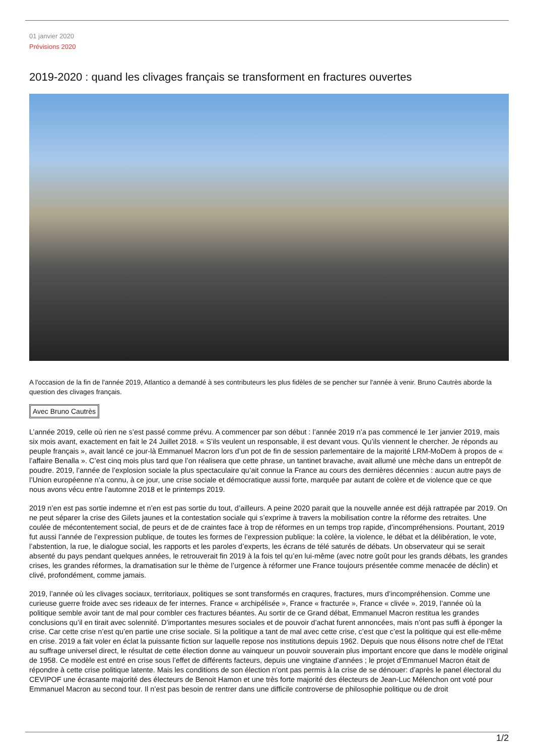01 janvier 2020
Prévisions 2020
2019-2020 : quand les clivages français se transforment en fractures ouvertes
A l'occasion de la fin de l'année 2019, Atlantico a demandé à ses contributeurs les plus fidèles de se pencher sur l'année à venir. Bruno Cautrès aborde la question des clivages français.
Avec Bruno Cautrès
L’année 2019, celle où rien ne s’est passé comme prévu. A commencer par son début : l’année 2019 n’a pas commencé le 1er janvier 2019, mais six mois avant, exactement en fait le 24 Juillet 2018. « S’ils veulent un responsable, il est devant vous. Qu’ils viennent le chercher. Je réponds au peuple français », avait lancé ce jour-là Emmanuel Macron lors d’un pot de fin de session parlementaire de la majorité LRM-MoDem à propos de « l’affaire Benalla ». C’est cinq mois plus tard que l’on réalisera que cette phrase, un tantinet bravache, avait allumé une mèche dans un entrepôt de poudre. 2019, l’année de l’explosion sociale la plus spectaculaire qu’ait connue la France au cours des dernières décennies : aucun autre pays de l’Union européenne n’a connu, à ce jour, une crise sociale et démocratique aussi forte, marquée par autant de colère et de violence que ce que nous avons vécu entre l’automne 2018 et le printemps 2019.
2019 n’en est pas sortie indemne et n’en est pas sortie du tout, d’ailleurs. A peine 2020 parait que la nouvelle année est déjà rattrapée par 2019. On ne peut séparer la crise des Gilets jaunes et la contestation sociale qui s’exprime à travers la mobilisation contre la réforme des retraites. Une coulée de mécontentement social, de peurs et de de craintes face à trop de réformes en un temps trop rapide, d’incompréhensions. Pourtant, 2019 fut aussi l’année de l’expression publique, de toutes les formes de l’expression publique: la colère, la violence, le débat et la délibération, le vote, l’abstention, la rue, le dialogue social, les rapports et les paroles d’experts, les écrans de télé saturés de débats. Un observateur qui se serait absenté du pays pendant quelques années, le retrouverait fin 2019 à la fois tel qu’en lui-même (avec notre goût pour les grands débats, les grandes crises, les grandes réformes, la dramatisation sur le thème de l’urgence à réformer une France toujours présentée comme menacée de déclin) et clivé, profondément, comme jamais.
2019, l’année où les clivages sociaux, territoriaux, politiques se sont transformés en craqures, fractures, murs d’incompréhension. Comme une curieuse guerre froide avec ses rideaux de fer internes. France « archipélisée », France « fracturée », France « clivée ». 2019, l’année où la politique semble avoir tant de mal pour combler ces fractures béantes. Au sortir de ce Grand débat, Emmanuel Macron restitua les grandes conclusions qu’il en tirait avec solennité. D’importantes mesures sociales et de pouvoir d’achat furent annoncées, mais n’ont pas suffi à éponger la crise. Car cette crise n’est qu’en partie une crise sociale. Si la politique a tant de mal avec cette crise, c’est que c’est la politique qui est elle-même en crise. 2019 a fait voler en éclat la puissante fiction sur laquelle repose nos institutions depuis 1962. Depuis que nous élisons notre chef de l’Etat au suffrage universel direct, le résultat de cette élection donne au vainqueur un pouvoir souverain plus important encore que dans le modèle original de 1958. Ce modèle est entré en crise sous l’effet de différents facteurs, depuis une vingtaine d’années ; le projet d’Emmanuel Macron était de répondre à cette crise politique latente. Mais les conditions de son élection n’ont pas permis à la crise de se dénouer: d’après le panel électoral du CEVIPOF une écrasante majorité des électeurs de Benoit Hamon et une très forte majorité des électeurs de Jean-Luc Mélenchon ont voté pour Emmanuel Macron au second tour. Il n’est pas besoin de rentrer dans une difficile controverse de philosophie politique ou de droit
1/2